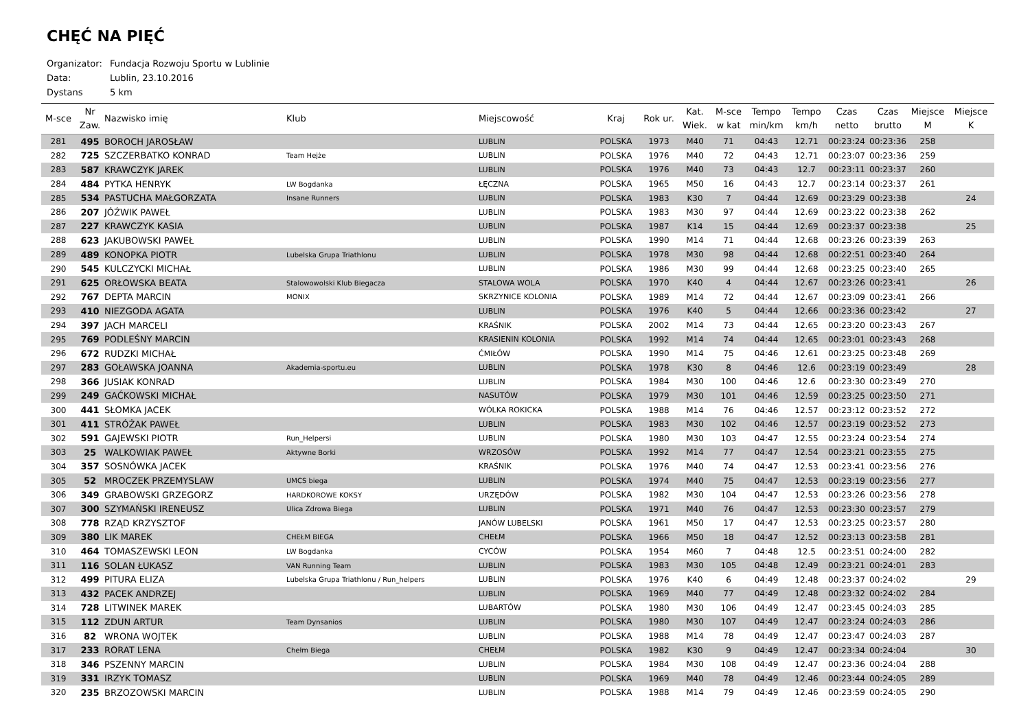CHĘĆ NA PIĘĆ
Organizator: Fundacja Rozwoju Sportu w Lublinie
Data: Lublin, 23.10.2016
Dystans 5 km
| M-sce | Nr Zaw. | Nazwisko imię | Klub | Miejscowość | Kraj | Rok ur. | Kat. Wiek. | M-sce w kat | Tempo min/km | Tempo km/h | Czas netto | Czas brutto | Miejsce M | Miejsce K |
| --- | --- | --- | --- | --- | --- | --- | --- | --- | --- | --- | --- | --- | --- | --- |
| 281 | 495 | BOROCH JAROSŁAW | | LUBLIN | POLSKA | 1973 | M40 | 71 | 04:43 | 12.71 | 00:23:24 | 00:23:36 | 258 | |
| 282 | 725 | SZCZERBATKO KONRAD | Team Hejże | LUBLIN | POLSKA | 1976 | M40 | 72 | 04:43 | 12.71 | 00:23:07 | 00:23:36 | 259 | |
| 283 | 587 | KRAWCZYK JAREK | | LUBLIN | POLSKA | 1976 | M40 | 73 | 04:43 | 12.7 | 00:23:11 | 00:23:37 | 260 | |
| 284 | 484 | PYTKA HENRYK | LW Bogdanka | ŁĘCZNA | POLSKA | 1965 | M50 | 16 | 04:43 | 12.7 | 00:23:14 | 00:23:37 | 261 | |
| 285 | 534 | PASTUCHA MAŁGORZATA | Insane Runners | LUBLIN | POLSKA | 1983 | K30 | 7 | 04:44 | 12.69 | 00:23:29 | 00:23:38 | | 24 |
| 286 | 207 | JÓŹWIK PAWEŁ | | LUBLIN | POLSKA | 1983 | M30 | 97 | 04:44 | 12.69 | 00:23:22 | 00:23:38 | 262 | |
| 287 | 227 | KRAWCZYK KASIA | | LUBLIN | POLSKA | 1987 | K14 | 15 | 04:44 | 12.69 | 00:23:37 | 00:23:38 | | 25 |
| 288 | 623 | JAKUBOWSKI PAWEŁ | | LUBLIN | POLSKA | 1990 | M14 | 71 | 04:44 | 12.68 | 00:23:26 | 00:23:39 | 263 | |
| 289 | 489 | KONOPKA PIOTR | Lubelska Grupa Triathlonu | LUBLIN | POLSKA | 1978 | M30 | 98 | 04:44 | 12.68 | 00:22:51 | 00:23:40 | 264 | |
| 290 | 545 | KULCZYCKI MICHAŁ | | LUBLIN | POLSKA | 1986 | M30 | 99 | 04:44 | 12.68 | 00:23:25 | 00:23:40 | 265 | |
| 291 | 625 | ORŁOWSKA BEATA | Stalowowolski Klub Biegacza | STALOWA WOLA | POLSKA | 1970 | K40 | 4 | 04:44 | 12.67 | 00:23:26 | 00:23:41 | | 26 |
| 292 | 767 | DEPTA MARCIN | MONIX | SKRZYNICE KOLONIA | POLSKA | 1989 | M14 | 72 | 04:44 | 12.67 | 00:23:09 | 00:23:41 | 266 | |
| 293 | 410 | NIEZGODA AGATA | | LUBLIN | POLSKA | 1976 | K40 | 5 | 04:44 | 12.66 | 00:23:36 | 00:23:42 | | 27 |
| 294 | 397 | JACH MARCELI | | KRAŚNIK | POLSKA | 2002 | M14 | 73 | 04:44 | 12.65 | 00:23:20 | 00:23:43 | 267 | |
| 295 | 769 | PODLEŚNY MARCIN | | KRASIENIN KOLONIA | POLSKA | 1992 | M14 | 74 | 04:44 | 12.65 | 00:23:01 | 00:23:43 | 268 | |
| 296 | 672 | RUDZKI MICHAŁ | | ĆMIŁÓW | POLSKA | 1990 | M14 | 75 | 04:46 | 12.61 | 00:23:25 | 00:23:48 | 269 | |
| 297 | 283 | GOŁAWSKA JOANNA | Akademia-sportu.eu | LUBLIN | POLSKA | 1978 | K30 | 8 | 04:46 | 12.6 | 00:23:19 | 00:23:49 | | 28 |
| 298 | 366 | JUSIAK KONRAD | | LUBLIN | POLSKA | 1984 | M30 | 100 | 04:46 | 12.6 | 00:23:30 | 00:23:49 | 270 | |
| 299 | 249 | GAĆKOWSKI MICHAŁ | | NASUTÓW | POLSKA | 1979 | M30 | 101 | 04:46 | 12.59 | 00:23:25 | 00:23:50 | 271 | |
| 300 | 441 | SŁOMKA JACEK | | WÓLKA ROKICKA | POLSKA | 1988 | M14 | 76 | 04:46 | 12.57 | 00:23:12 | 00:23:52 | 272 | |
| 301 | 411 | STRÓŻAK PAWEŁ | | LUBLIN | POLSKA | 1983 | M30 | 102 | 04:46 | 12.57 | 00:23:19 | 00:23:52 | 273 | |
| 302 | 591 | GAJEWSKI PIOTR | Run_Helpersi | LUBLIN | POLSKA | 1980 | M30 | 103 | 04:47 | 12.55 | 00:23:24 | 00:23:54 | 274 | |
| 303 | 25 | WALKOWIAK PAWEŁ | Aktywne Borki | WRZOSÓW | POLSKA | 1992 | M14 | 77 | 04:47 | 12.54 | 00:23:21 | 00:23:55 | 275 | |
| 304 | 357 | SOSNÓWKA JACEK | | KRAŚNIK | POLSKA | 1976 | M40 | 74 | 04:47 | 12.53 | 00:23:41 | 00:23:56 | 276 | |
| 305 | 52 | MROCZEK PRZEMYSLAW | UMCS biega | LUBLIN | POLSKA | 1974 | M40 | 75 | 04:47 | 12.53 | 00:23:19 | 00:23:56 | 277 | |
| 306 | 349 | GRABOWSKI GRZEGORZ | HARDKOROWE KOKSY | URZĘDÓW | POLSKA | 1982 | M30 | 104 | 04:47 | 12.53 | 00:23:26 | 00:23:56 | 278 | |
| 307 | 300 | SZYMAŃSKI IRENEUSZ | Ulica Zdrowa Biega | LUBLIN | POLSKA | 1971 | M40 | 76 | 04:47 | 12.53 | 00:23:30 | 00:23:57 | 279 | |
| 308 | 778 | RZĄD KRZYSZTOF | | JANÓW LUBELSKI | POLSKA | 1961 | M50 | 17 | 04:47 | 12.53 | 00:23:25 | 00:23:57 | 280 | |
| 309 | 380 | LIK MAREK | CHEŁM BIEGA | CHEŁM | POLSKA | 1966 | M50 | 18 | 04:47 | 12.52 | 00:23:13 | 00:23:58 | 281 | |
| 310 | 464 | TOMASZEWSKI LEON | LW Bogdanka | CYCÓW | POLSKA | 1954 | M60 | 7 | 04:48 | 12.5 | 00:23:51 | 00:24:00 | 282 | |
| 311 | 116 | SOLAN ŁUKASZ | VAN Running Team | LUBLIN | POLSKA | 1983 | M30 | 105 | 04:48 | 12.49 | 00:23:21 | 00:24:01 | 283 | |
| 312 | 499 | PITURA ELIZA | Lubelska Grupa Triathlonu / Run_helpers | LUBLIN | POLSKA | 1976 | K40 | 6 | 04:49 | 12.48 | 00:23:37 | 00:24:02 | | 29 |
| 313 | 432 | PACEK ANDRZEJ | | LUBLIN | POLSKA | 1969 | M40 | 77 | 04:49 | 12.48 | 00:23:32 | 00:24:02 | 284 | |
| 314 | 728 | LITWINEK MAREK | | LUBARTÓW | POLSKA | 1980 | M30 | 106 | 04:49 | 12.47 | 00:23:45 | 00:24:03 | 285 | |
| 315 | 112 | ZDUN ARTUR | Team Dynsanios | LUBLIN | POLSKA | 1980 | M30 | 107 | 04:49 | 12.47 | 00:23:24 | 00:24:03 | 286 | |
| 316 | 82 | WRONA WOJTEK | | LUBLIN | POLSKA | 1988 | M14 | 78 | 04:49 | 12.47 | 00:23:47 | 00:24:03 | 287 | |
| 317 | 233 | RORAT LENA | Chełm Biega | CHEŁM | POLSKA | 1982 | K30 | 9 | 04:49 | 12.47 | 00:23:34 | 00:24:04 | | 30 |
| 318 | 346 | PSZENNY MARCIN | | LUBLIN | POLSKA | 1984 | M30 | 108 | 04:49 | 12.47 | 00:23:36 | 00:24:04 | 288 | |
| 319 | 331 | IRZYK TOMASZ | | LUBLIN | POLSKA | 1969 | M40 | 78 | 04:49 | 12.46 | 00:23:44 | 00:24:05 | 289 | |
| 320 | 235 | BRZOZOWSKI MARCIN | | LUBLIN | POLSKA | 1988 | M14 | 79 | 04:49 | 12.46 | 00:23:59 | 00:24:05 | 290 | |